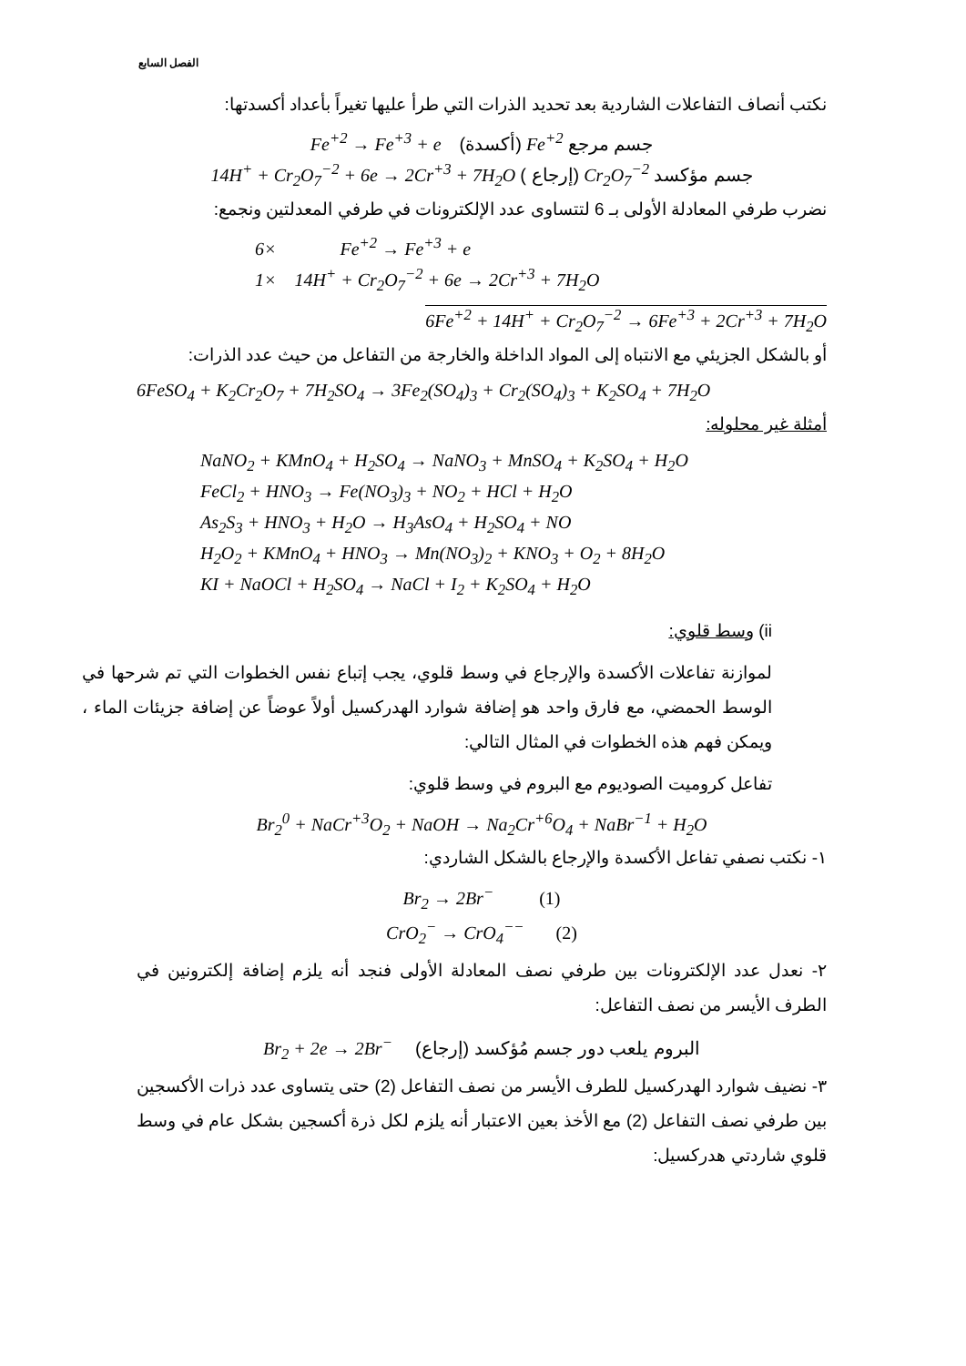الفصل السابع
نكتب أنصاف التفاعلات الشاردية بعد تحديد الذرات التي طرأ عليها تغيراً بأعداد أكسدتها:
Fe<sup>+2</sup> → Fe<sup>+3</sup> + e (أكسدة) Fe<sup>+2</sup> جسم مرجع
14H<sup>+</sup> + Cr<sub>2</sub>O<sub>7</sub><sup>−2</sup> + 6e → 2Cr<sup>+3</sup> + 7H<sub>2</sub>O ( إرجاع) Cr<sub>2</sub>O<sub>7</sub><sup>−2</sup> جسم مؤكسد
نضرب طرفي المعادلة الأولى بـ 6 لتتساوى عدد الإلكترونات في طرفي المعدلتين ونجمع:
6× Fe<sup>+2</sup> → Fe<sup>+3</sup> + e
1× 14H<sup>+</sup> + Cr<sub>2</sub>O<sub>7</sub><sup>−2</sup> + 6e → 2Cr<sup>+3</sup> + 7H<sub>2</sub>O
6Fe<sup>+2</sup> + 14H<sup>+</sup> + Cr<sub>2</sub>O<sub>7</sub><sup>−2</sup> → 6Fe<sup>+3</sup> + 2Cr<sup>+3</sup> + 7H<sub>2</sub>O
أو بالشكل الجزيئي مع الانتباه إلى المواد الداخلة والخارجة من التفاعل من حيث عدد الذرات:
6FeSO<sub>4</sub> + K<sub>2</sub>Cr<sub>2</sub>O<sub>7</sub> + 7H<sub>2</sub>SO<sub>4</sub> → 3Fe<sub>2</sub>(SO<sub>4</sub>)<sub>3</sub> + Cr<sub>2</sub>(SO<sub>4</sub>)<sub>3</sub> + K<sub>2</sub>SO<sub>4</sub> + 7H<sub>2</sub>O
أمثلة غير محلوله:
NaNO<sub>2</sub> + KMnO<sub>4</sub> + H<sub>2</sub>SO<sub>4</sub> → NaNO<sub>3</sub> + MnSO<sub>4</sub> + K<sub>2</sub>SO<sub>4</sub> + H<sub>2</sub>O
FeCl<sub>2</sub> + HNO<sub>3</sub> → Fe(NO<sub>3</sub>)<sub>3</sub> + NO<sub>2</sub> + HCl + H<sub>2</sub>O
As<sub>2</sub>S<sub>3</sub> + HNO<sub>3</sub> + H<sub>2</sub>O → H<sub>3</sub>AsO<sub>4</sub> + H<sub>2</sub>SO<sub>4</sub> + NO
H<sub>2</sub>O<sub>2</sub> + KMnO<sub>4</sub> + HNO<sub>3</sub> → Mn(NO<sub>3</sub>)<sub>2</sub> + KNO<sub>3</sub> + O<sub>2</sub> + 8H<sub>2</sub>O
KI + NaOCl + H<sub>2</sub>SO<sub>4</sub> → NaCl + I<sub>2</sub> + K<sub>2</sub>SO<sub>4</sub> + H<sub>2</sub>O
ii) وسط قلوي:
لموازنة تفاعلات الأكسدة والإرجاع في وسط قلوي، يجب إتباع نفس الخطوات التي تم شرحها في الوسط الحمضي، مع فارق واحد هو إضافة شوارد الهدركسيل أولاً عوضاً عن إضافة جزيئات الماء ، ويمكن فهم هذه الخطوات في المثال التالي:
تفاعل كروميت الصوديوم مع البروم في وسط قلوي:
Br<sub>2</sub><sup>0</sup> + NaCr<sup>+3</sup>O<sub>2</sub> + NaOH → Na<sub>2</sub>Cr<sup>+6</sup>O<sub>4</sub> + NaBr<sup>−1</sup> + H<sub>2</sub>O
١- نكتب نصفي تفاعل الأكسدة والإرجاع بالشكل الشاردي:
Br<sub>2</sub> → 2Br<sup>−</sup> (1)
CrO<sub>2</sub><sup>−</sup> → CrO<sub>4</sub><sup>−−</sup> (2)
٢- نعدل عدد الإلكترونات بين طرفي نصف المعادلة الأولى فنجد أنه يلزم إضافة إلكترونين في الطرف الأيسر من نصف التفاعل:
Br<sub>2</sub> + 2e → 2Br<sup>−</sup> (إرجاع) البروم يلعب دور جسم مُؤكسد
٣- نضيف شوارد الهدركسيل للطرف الأيسر من نصف التفاعل (2) حتى يتساوى عدد ذرات الأكسجين بين طرفي نصف التفاعل (2) مع الأخذ بعين الاعتبار أنه يلزم لكل ذرة أكسجين بشكل عام في وسط قلوي شاردتي هدركسيل: